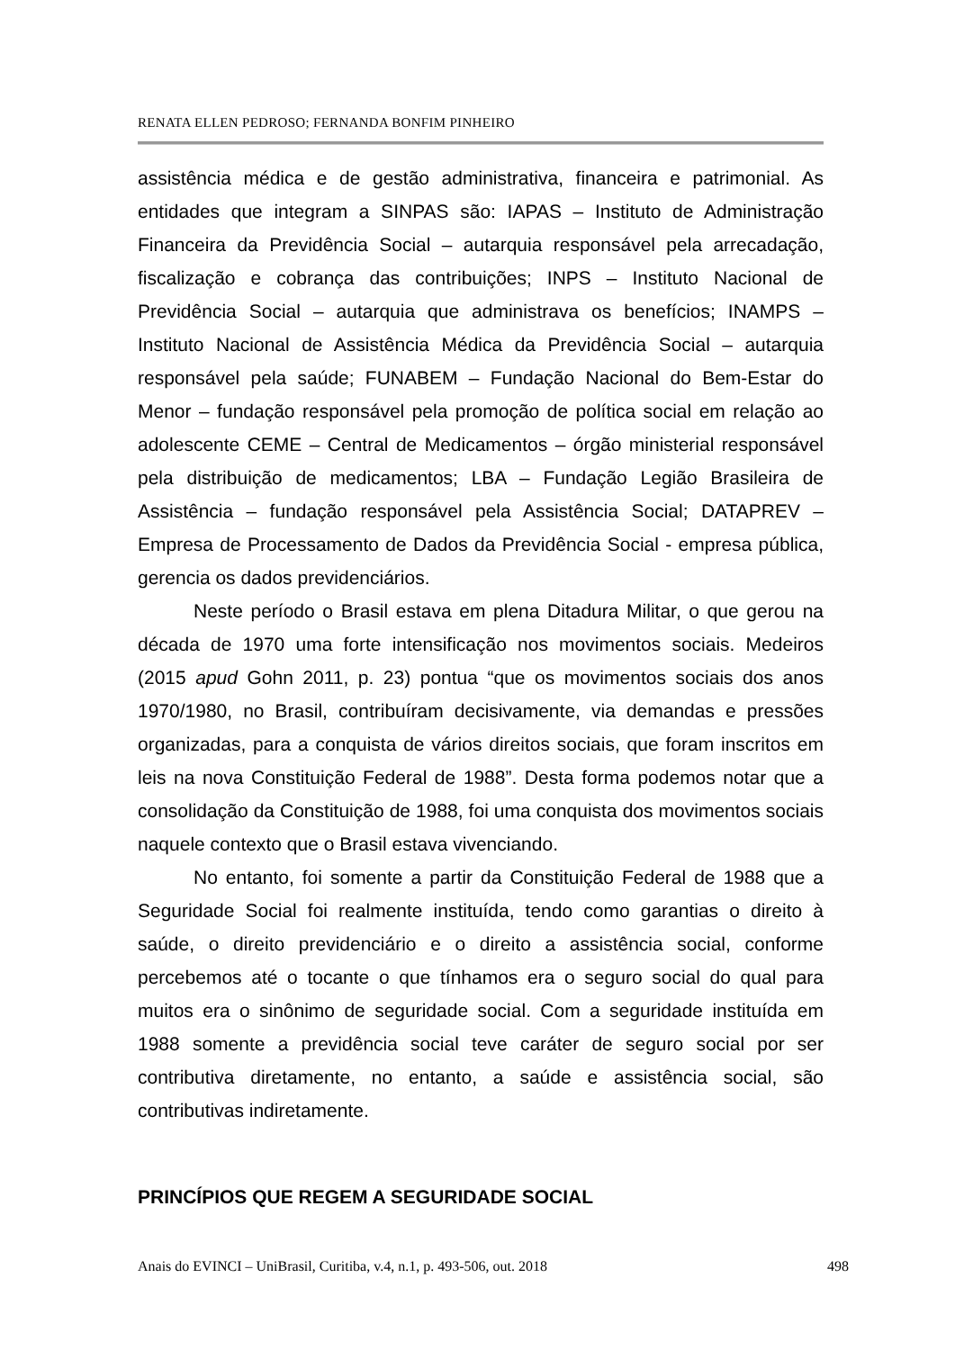RENATA ELLEN PEDROSO; FERNANDA BONFIM PINHEIRO
assistência médica e de gestão administrativa, financeira e patrimonial. As entidades que integram a SINPAS são: IAPAS – Instituto de Administração Financeira da Previdência Social – autarquia responsável pela arrecadação, fiscalização e cobrança das contribuições; INPS – Instituto Nacional de Previdência Social – autarquia que administrava os benefícios; INAMPS – Instituto Nacional de Assistência Médica da Previdência Social – autarquia responsável pela saúde; FUNABEM – Fundação Nacional do Bem-Estar do Menor – fundação responsável pela promoção de política social em relação ao adolescente CEME – Central de Medicamentos – órgão ministerial responsável pela distribuição de medicamentos; LBA – Fundação Legião Brasileira de Assistência – fundação responsável pela Assistência Social; DATAPREV – Empresa de Processamento de Dados da Previdência Social - empresa pública, gerencia os dados previdenciários.
Neste período o Brasil estava em plena Ditadura Militar, o que gerou na década de 1970 uma forte intensificação nos movimentos sociais. Medeiros (2015 apud Gohn 2011, p. 23) pontua “que os movimentos sociais dos anos 1970/1980, no Brasil, contribuíram decisivamente, via demandas e pressões organizadas, para a conquista de vários direitos sociais, que foram inscritos em leis na nova Constituição Federal de 1988”. Desta forma podemos notar que a consolidação da Constituição de 1988, foi uma conquista dos movimentos sociais naquele contexto que o Brasil estava vivenciando.
No entanto, foi somente a partir da Constituição Federal de 1988 que a Seguridade Social foi realmente instituída, tendo como garantias o direito à saúde, o direito previdenciário e o direito a assistência social, conforme percebemos até o tocante o que tínhamos era o seguro social do qual para muitos era o sinônimo de seguridade social. Com a seguridade instituída em 1988 somente a previdência social teve caráter de seguro social por ser contributiva diretamente, no entanto, a saúde e assistência social, são contributivas indiretamente.
PRINCÍPIOS QUE REGEM A SEGURIDADE SOCIAL
Anais do EVINCI – UniBrasil, Curitiba, v.4, n.1, p. 493-506, out. 2018 498